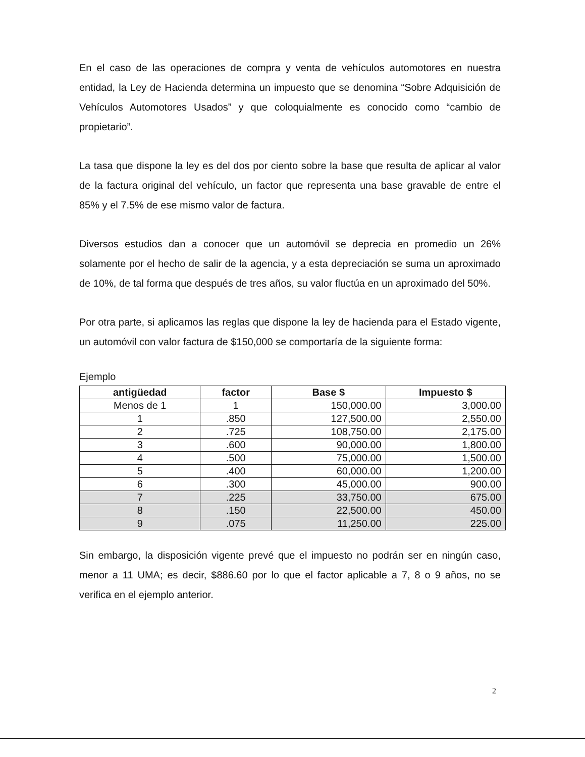En el caso de las operaciones de compra y venta de vehículos automotores en nuestra entidad, la Ley de Hacienda determina un impuesto que se denomina “Sobre Adquisición de Vehículos Automotores Usados” y que coloquialmente es conocido como “cambio de propietario”.
La tasa que dispone la ley es del dos por ciento sobre la base que resulta de aplicar al valor de la factura original del vehículo, un factor que representa una base gravable de entre el 85% y el 7.5% de ese mismo valor de factura.
Diversos estudios dan a conocer que un automóvil se deprecia en promedio un 26% solamente por el hecho de salir de la agencia, y a esta depreciación se suma un aproximado de 10%, de tal forma que después de tres años, su valor fluctúa en un aproximado del 50%.
Por otra parte, si aplicamos las reglas que dispone la ley de hacienda para el Estado vigente, un automóvil con valor factura de $150,000 se comportaría de la siguiente forma:
Ejemplo
| antigüedad | factor | Base $ | Impuesto $ |
| --- | --- | --- | --- |
| Menos de 1 | 1 | 150,000.00 | 3,000.00 |
| 1 | .850 | 127,500.00 | 2,550.00 |
| 2 | .725 | 108,750.00 | 2,175.00 |
| 3 | .600 | 90,000.00 | 1,800.00 |
| 4 | .500 | 75,000.00 | 1,500.00 |
| 5 | .400 | 60,000.00 | 1,200.00 |
| 6 | .300 | 45,000.00 | 900.00 |
| 7 | .225 | 33,750.00 | 675.00 |
| 8 | .150 | 22,500.00 | 450.00 |
| 9 | .075 | 11,250.00 | 225.00 |
Sin embargo, la disposición vigente prevé que el impuesto no podrán ser en ningún caso, menor a 11 UMA; es decir, $886.60 por lo que el factor aplicable a 7, 8 o 9 años, no se verifica en el ejemplo anterior.
2